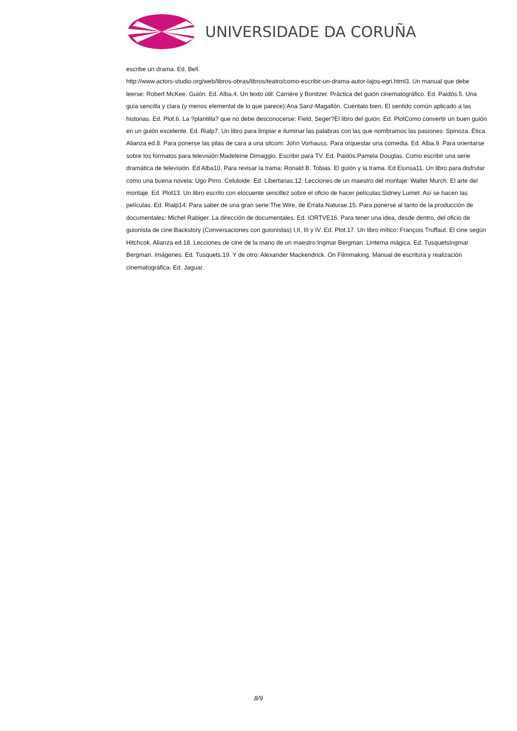UNIVERSIDADE DA CORUÑA
escribe un drama. Ed. Bell.
http://www.actors-studio.org/web/libros-obras/libros/teatro/como-escribir-un-drama-autor-lajos-egri.html3. Un manual que debe leerse: Robert McKee. Guión. Ed. Alba.4. Un texto útil: Carriére y Bonitzer. Práctica del guión cinematográfico. Ed. Paidós.5. Una guía sencilla y clara (y menos elemental de lo que parece):Ana Sanz-Magallón. Cuéntalo bien. El sentido común aplicado a las historias. Ed. Plot.6. La ?plantilla? que no debe desconocerse: Field, Seger?El libro del guión. Ed. PlotComo convertir un buen guión en un guión excelente. Ed. Rialp7. Un libro para limpiar e iluminar las palabras con las que nombramos las pasiones: Spinoza. Ética. Alianza ed.8. Para ponerse las pilas de cara a una sitcom: John Vorhauss. Para orquestar una comedia. Ed. Alba.9. Para orientarse sobre los formatos para televisión:Madeleine Dimaggio. Escribir para TV. Ed. Paidós.Pamela Douglas. Como escribir una serie dramática de televisión. Ed Alba10. Para revisar la trama: Ronald B. Tobias. El guión y la trama. Ed Eiunsa11. Un libro para disfrutar como una buena novela: Ugo Pirro. Celuloide. Ed. Libertarias.12. Lecciones de un maestro del montaje: Walter Murch. El arte del montaje. Ed. Plot13. Un libro escrito con elocuente sencillez sobre el oficio de hacer películas:Sidney Lumet. Así se hacen las películas. Ed. Rialp14. Para saber de una gran serie:The Wire, de Errata Naturae.15. Para ponerse al tanto de la producción de documentales: Michel Rabiger. La dirección de documentales. Ed. IORTVE16. Para tener una idea, desde dentro, del oficio de guionista de cine:Backstory (Conversaciones con guionistas) I,II, III y IV. Ed. Plot.17. Un libro mítico: François Truffaut. El cine según Hitchcok. Alianza ed.18. Lecciones de cine de la mano de un maestro:Ingmar Bergman. Linterna mágica. Ed. TusquetsIngmar Bergman. Imágenes. Ed. Tusquets.19. Y de otro: Alexander Mackendrick. On Filmmaking. Manual de escritura y realización cinematográfica. Ed. Jaguar.
8/9